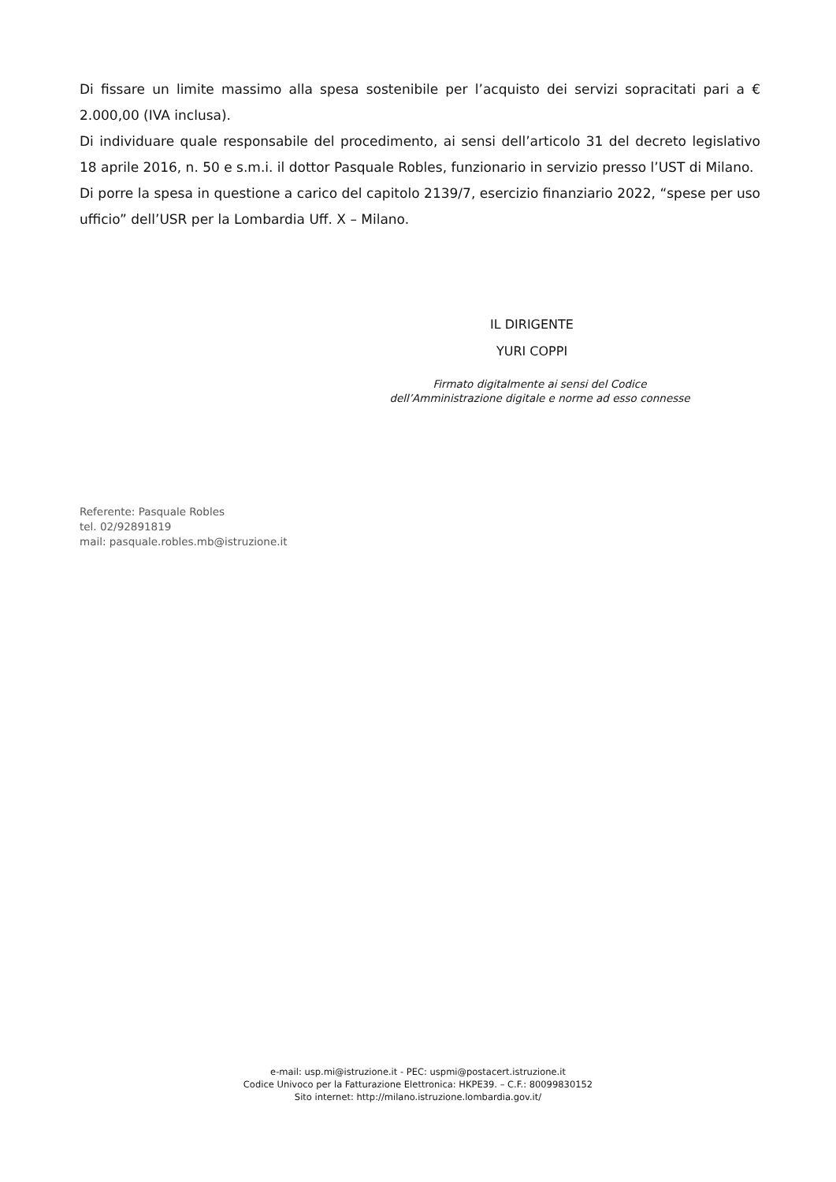Di fissare un limite massimo alla spesa sostenibile per l’acquisto dei servizi sopracitati pari a € 2.000,00 (IVA inclusa).
Di individuare quale responsabile del procedimento, ai sensi dell’articolo 31 del decreto legislativo 18 aprile 2016, n. 50 e s.m.i. il dottor Pasquale Robles, funzionario in servizio presso l’UST di Milano.
Di porre la spesa in questione a carico del capitolo 2139/7, esercizio finanziario 2022, “spese per uso ufficio” dell’USR per la Lombardia Uff. X – Milano.
IL DIRIGENTE
YURI COPPI
Firmato digitalmente ai sensi del Codice
dell’Amministrazione digitale e norme ad esso connesse
Referente: Pasquale Robles
tel. 02/92891819
mail: pasquale.robles.mb@istruzione.it
e-mail: usp.mi@istruzione.it - PEC: uspmi@postacert.istruzione.it
Codice Univoco per la Fatturazione Elettronica: HKPE39. – C.F.: 80099830152
Sito internet: http://milano.istruzione.lombardia.gov.it/